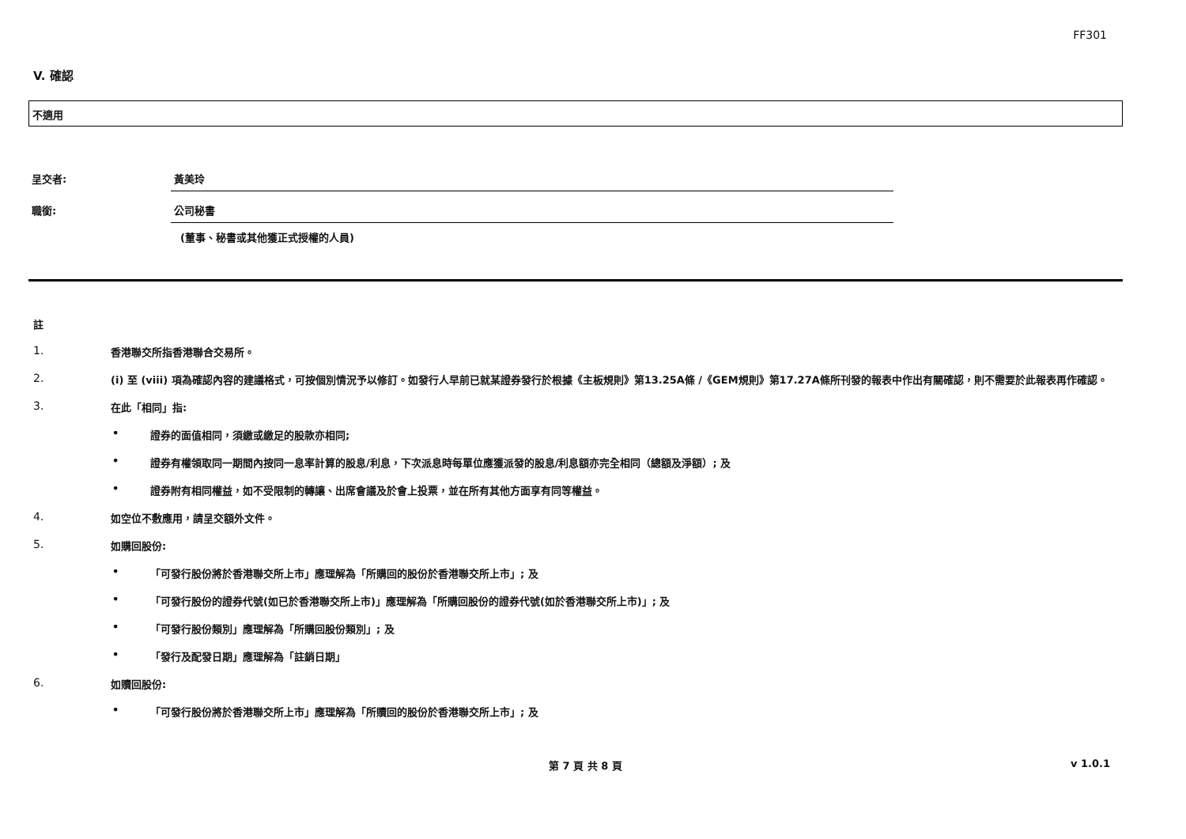FF301
V. 確認
不適用
呈交者: 黃美玲
職銜: 公司秘書
(董事、秘書或其他獲正式授權的人員)
註
1. 香港聯交所指香港聯合交易所。
2. (i) 至 (viii) 項為確認內容的建議格式，可按個別情況予以修訂。如發行人早前已就某證券發行於根據《主板規則》第13.25A條 /《GEM規則》第17.27A條所刊發的報表中作出有關確認，則不需要於此報表再作確認。
3. 在此「相同」指:
• 證券的面值相同，須繳或繳足的股款亦相同;
• 證券有權領取同一期間內按同一息率計算的股息/利息，下次派息時每單位應獲派發的股息/利息額亦完全相同（總額及淨額）; 及
• 證券附有相同權益，如不受限制的轉讓、出席會議及於會上投票，並在所有其他方面享有同等權益。
4. 如空位不敷應用，請呈交額外文件。
5. 如購回股份:
• 「可發行股份將於香港聯交所上市」應理解為「所購回的股份於香港聯交所上市」; 及
• 「可發行股份的證券代號(如已於香港聯交所上市)」應理解為「所購回股份的證券代號(如於香港聯交所上市)」; 及
• 「可發行股份類別」應理解為「所購回股份類別」; 及
• 「發行及配發日期」應理解為「註銷日期」
6. 如贖回股份:
• 「可發行股份將於香港聯交所上市」應理解為「所贖回的股份於香港聯交所上市」; 及
第 7 頁 共 8 頁 v 1.0.1